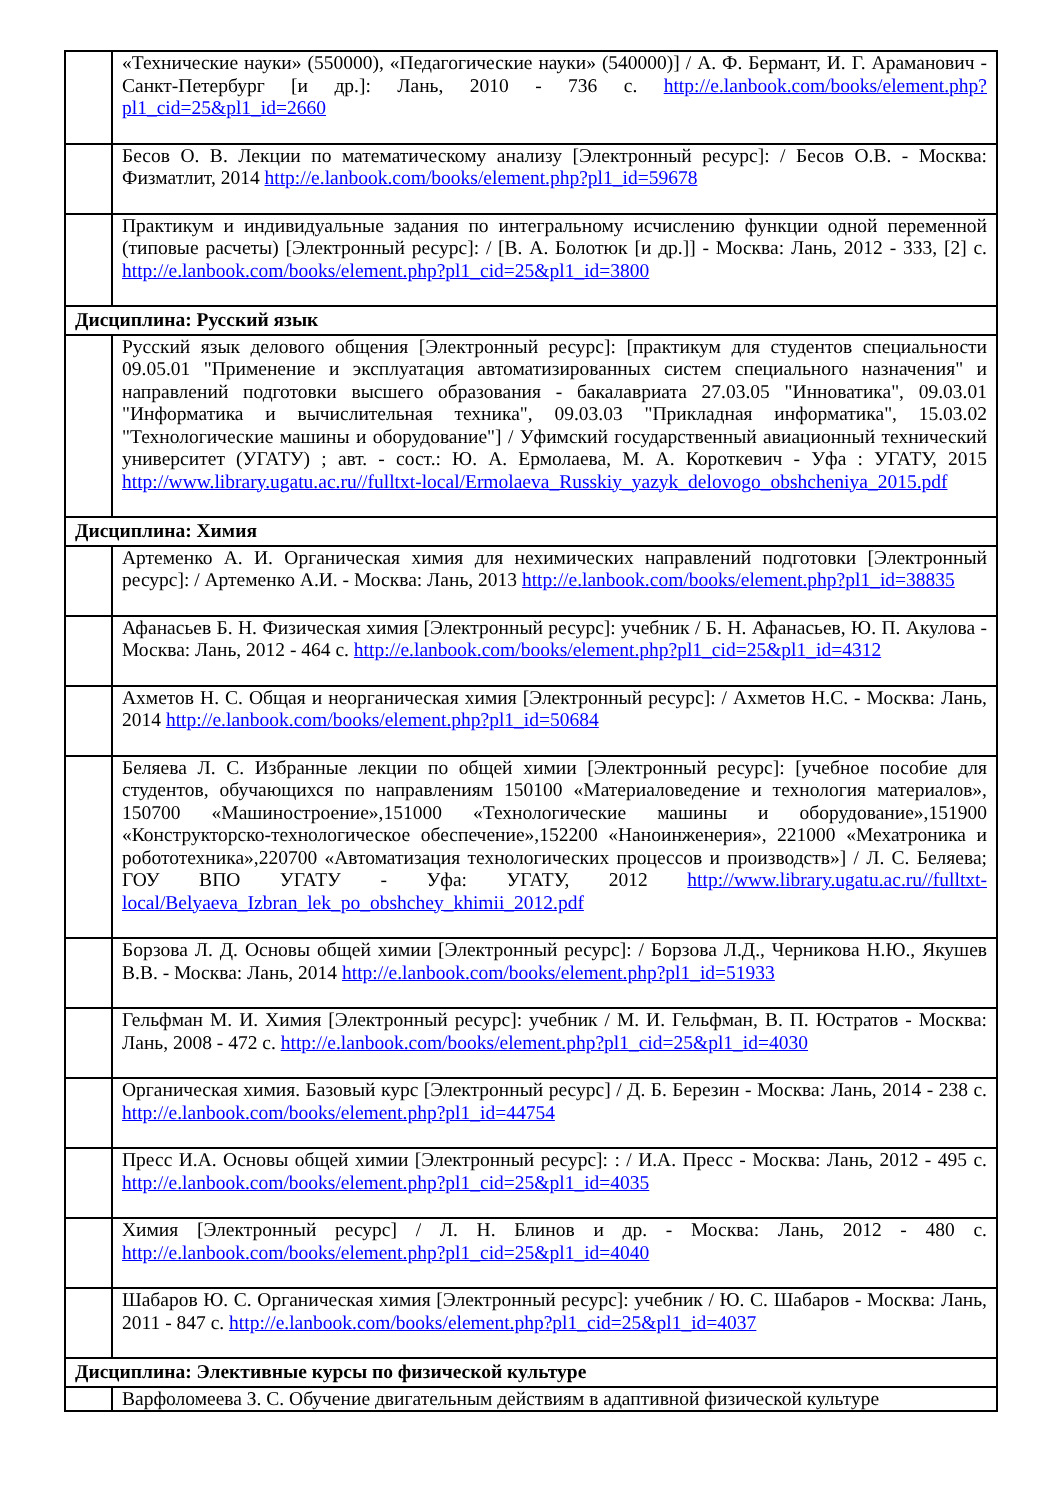| | «Технические науки» (550000), «Педагогические науки» (540000)] / А. Ф. Бермант, И. Г. Араманович - Санкт-Петербург [и др.]: Лань, 2010 - 736 с. http://e.lanbook.com/books/element.php?pl1_cid=25&pl1_id=2660 |
| | Бесов О. В. Лекции по математическому анализу [Электронный ресурс]: / Бесов О.В. - Москва: Физматлит, 2014 http://e.lanbook.com/books/element.php?pl1_id=59678 |
| | Практикум и индивидуальные задания по интегральному исчислению функции одной переменной (типовые расчеты) [Электронный ресурс]: / [В. А. Болотюк [и др.]] - Москва: Лань, 2012 - 333, [2] с. http://e.lanbook.com/books/element.php?pl1_cid=25&pl1_id=3800 |
| Дисциплина: Русский язык | |
| | Русский язык делового общения [Электронный ресурс]: [практикум для студентов специальности 09.05.01 "Применение и эксплуатация автоматизированных систем специального назначения" и направлений подготовки высшего образования - бакалавриата 27.03.05 "Инноватика", 09.03.01 "Информатика и вычислительная техника", 09.03.03 "Прикладная информатика", 15.03.02 "Технологические машины и оборудование"] / Уфимский государственный авиационный технический университет (УГАТУ) ; авт. - сост.: Ю. А. Ермолаева, М. А. Короткевич - Уфа : УГАТУ, 2015 http://www.library.ugatu.ac.ru//fulltxt-local/Ermolaeva_Russkiy_yazyk_delovogo_obshcheniya_2015.pdf |
| Дисциплина: Химия | |
| | Артеменко А. И. Органическая химия для нехимических направлений подготовки [Электронный ресурс]: / Артеменко А.И. - Москва: Лань, 2013 http://e.lanbook.com/books/element.php?pl1_id=38835 |
| | Афанасьев Б. Н. Физическая химия [Электронный ресурс]: учебник / Б. Н. Афанасьев, Ю. П. Акулова - Москва: Лань, 2012 - 464 с. http://e.lanbook.com/books/element.php?pl1_cid=25&pl1_id=4312 |
| | Ахметов Н. С. Общая и неорганическая химия [Электронный ресурс]: / Ахметов Н.С. - Москва: Лань, 2014 http://e.lanbook.com/books/element.php?pl1_id=50684 |
| | Беляева Л. С. Избранные лекции по общей химии [Электронный ресурс]: [учебное пособие для студентов, обучающихся по направлениям 150100 «Материаловедение и технология материалов», 150700 «Машиностроение»,151000 «Технологические машины и оборудование»,151900 «Конструкторско-технологическое обеспечение»,152200 «Наноинженерия», 221000 «Мехатроника и робототехника»,220700 «Автоматизация технологических процессов и производств»] / Л. С. Беляева; ГОУ ВПО УГАТУ - Уфа: УГАТУ, 2012 http://www.library.ugatu.ac.ru//fulltxt-local/Belyaeva_Izbran_lek_po_obshchey_khimii_2012.pdf |
| | Борзова Л. Д. Основы общей химии [Электронный ресурс]: / Борзова Л.Д., Черникова Н.Ю., Якушев В.В. - Москва: Лань, 2014 http://e.lanbook.com/books/element.php?pl1_id=51933 |
| | Гельфман М. И. Химия [Электронный ресурс]: учебник / М. И. Гельфман, В. П. Юстратов - Москва: Лань, 2008 - 472 с. http://e.lanbook.com/books/element.php?pl1_cid=25&pl1_id=4030 |
| | Органическая химия. Базовый курс [Электронный ресурс] / Д. Б. Березин - Москва: Лань, 2014 - 238 с. http://e.lanbook.com/books/element.php?pl1_id=44754 |
| | Пресс И.А. Основы общей химии [Электронный ресурс]: : / И.А. Пресс - Москва: Лань, 2012 - 495 с. http://e.lanbook.com/books/element.php?pl1_cid=25&pl1_id=4035 |
| | Химия [Электронный ресурс] / Л. Н. Блинов и др. - Москва: Лань, 2012 - 480 с. http://e.lanbook.com/books/element.php?pl1_cid=25&pl1_id=4040 |
| | Шабаров Ю. С. Органическая химия [Электронный ресурс]: учебник / Ю. С. Шабаров - Москва: Лань, 2011 - 847 с. http://e.lanbook.com/books/element.php?pl1_cid=25&pl1_id=4037 |
| Дисциплина: Элективные курсы по физической культуре | |
| | Варфоломеева З. С. Обучение двигательным действиям в адаптивной физической культуре |